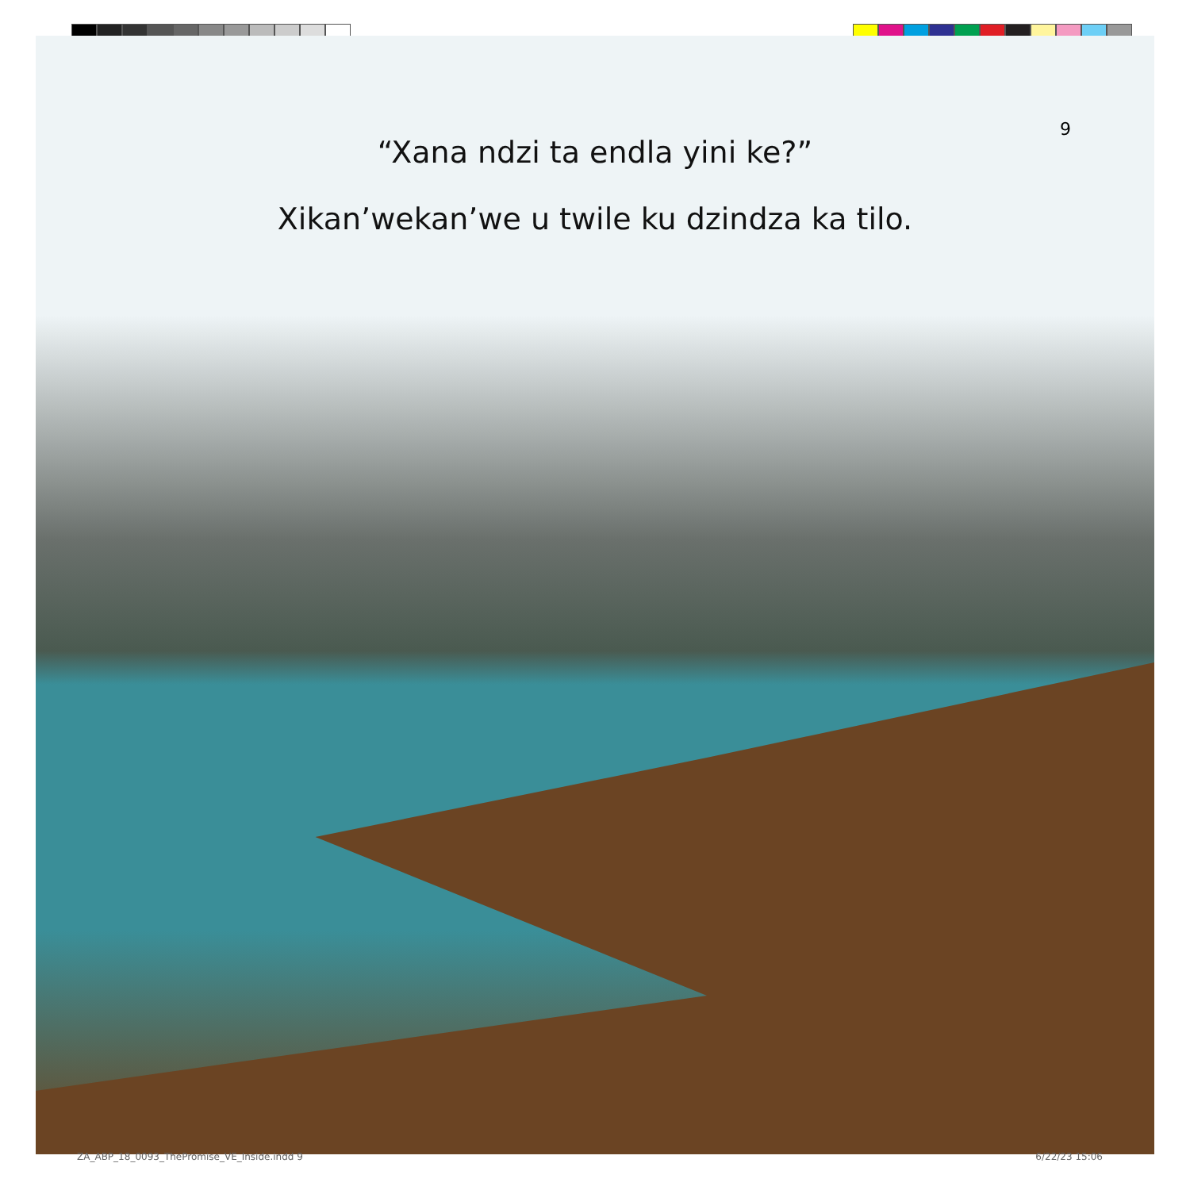9
“Xana ndzi ta endla yini ke?”
Xikan’wekan’we u twile ku dzindza ka tilo.
ZA_ABP_18_0093_ThePromise_VE_Inside.indd 9
6/22/23 15:06